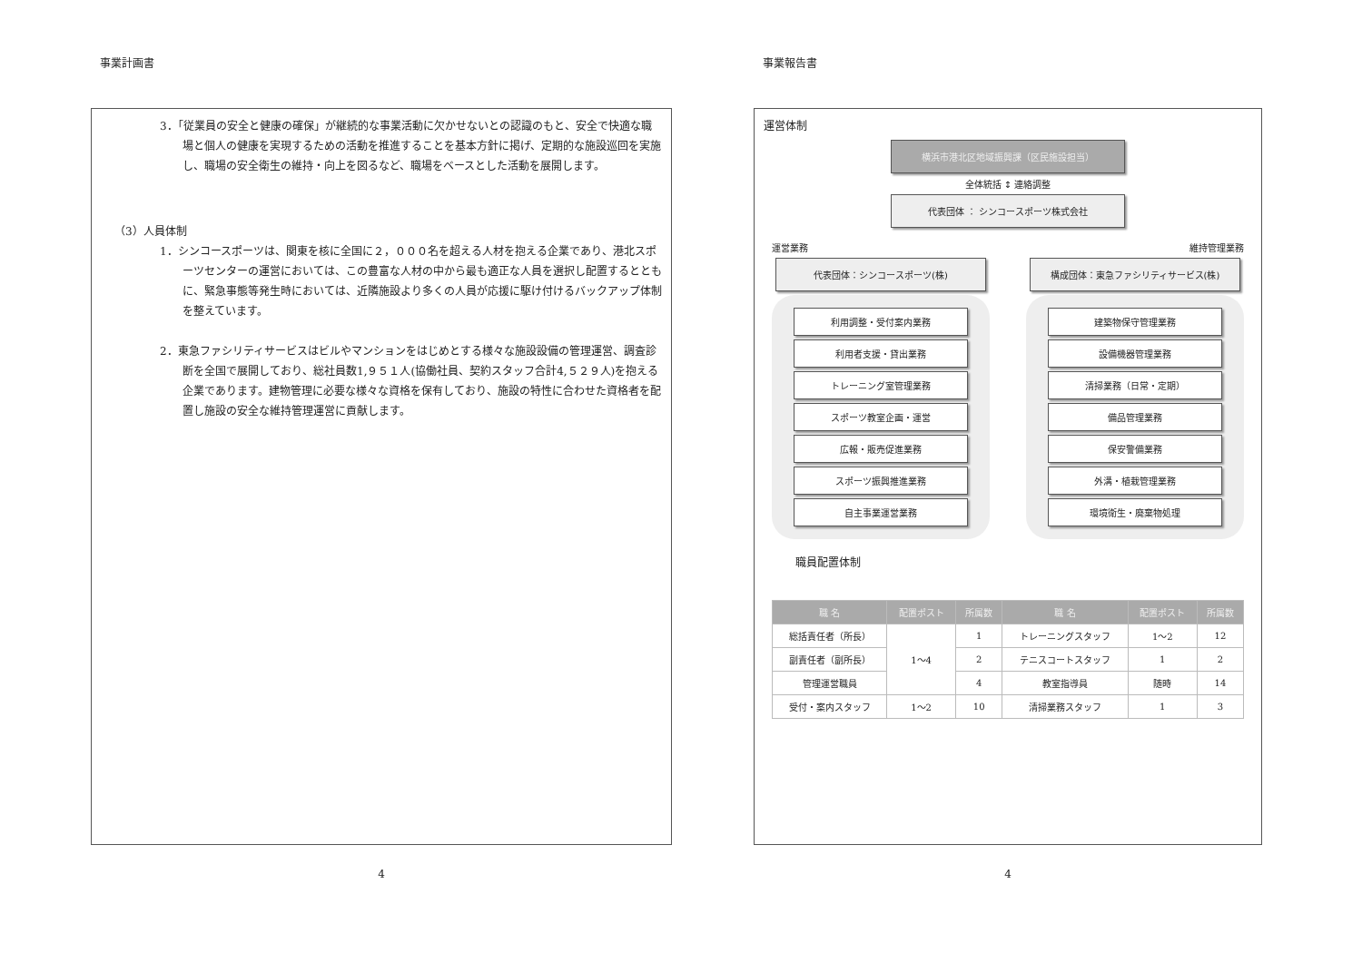事業計画書
3．「従業員の安全と健康の確保」が継続的な事業活動に欠かせないとの認識のもと、安全で快適な職場と個人の健康を実現するための活動を推進することを基本方針に掲げ、定期的な施設巡回を実施し、職場の安全衛生の維持・向上を図るなど、職場をベースとした活動を展開します。
（3）人員体制
1．シンコースポーツは、関東を核に全国に２，０００名を超える人材を抱える企業であり、港北スポーツセンターの運営においては、この豊富な人材の中から最も適正な人員を選択し配置するとともに、緊急事態等発生時においては、近隣施設より多くの人員が応援に駆け付けるバックアップ体制を整えています。
2．東急ファシリティサービスはビルやマンションをはじめとする様々な施設設備の管理運営、調査診断を全国で展開しており、総社員数1,９５１人(協働社員、契約スタッフ合計4,５２９人)を抱える企業であります。建物管理に必要な様々な資格を保有しており、施設の特性に合わせた資格者を配置し施設の安全な維持管理運営に貢献します。
4
事業報告書
運営体制
横浜市港北区地域振興課（区民施設担当）
全体統括 ↕ 連絡調整
代表団体 ： シンコースポーツ株式会社
運営業務
代表団体：シンコースポーツ(株)
利用調整・受付案内業務
利用者支援・貸出業務
トレーニング室管理業務
スポーツ教室企画・運営
広報・販売促進業務
スポーツ振興推進業務
自主事業運営業務
維持管理業務
構成団体：東急ファシリティサービス(株)
建築物保守管理業務
設備機器管理業務
清掃業務（日常・定期）
備品管理業務
保安警備業務
外溝・植栽管理業務
環境衛生・廃棄物処理
職員配置体制
| 職 名 | 配置ポスト | 所属数 | 職 名 | 配置ポスト | 所属数 |
| --- | --- | --- | --- | --- | --- |
| 総括責任者（所長） | 1～4 | 1 | トレーニングスタッフ | 1～2 | 12 |
| 副責任者（副所長） | | 2 | テニスコートスタッフ | 1 | 2 |
| 管理運営職員 | | 4 | 教室指導員 | 随時 | 14 |
| 受付・案内スタッフ | 1～2 | 10 | 清掃業務スタッフ | 1 | 3 |
4